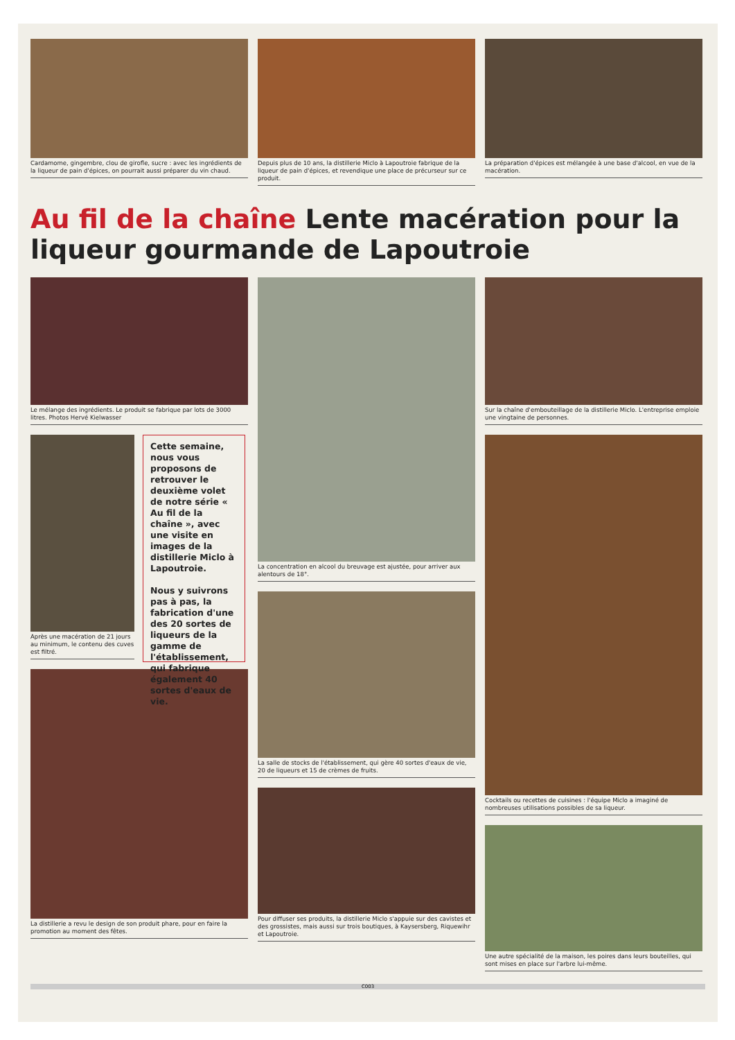Cardamome, gingembre, clou de girofle, sucre : avec les ingrédients de la liqueur de pain d'épices, on pourrait aussi préparer du vin chaud.
Depuis plus de 10 ans, la distillerie Miclo à Lapoutroie fabrique de la liqueur de pain d'épices, et revendique une place de précurseur sur ce produit.
La préparation d'épices est mélangée à une base d'alcool, en vue de la macération.
Au fil de la chaîne Lente macération pour la liqueur gourmande de Lapoutroie
Le mélange des ingrédients. Le produit se fabrique par lots de 3000 litres. Photos Hervé Kielwasser
Après une macération de 21 jours au minimum, le contenu des cuves est filtré.
Cette semaine, nous vous proposons de retrouver le deuxième volet de notre série « Au fil de la chaîne », avec une visite en images de la distillerie Miclo à Lapoutroie.
Nous y suivrons pas à pas, la fabrication d'une des 20 sortes de liqueurs de la gamme de l'établissement, qui fabrique également 40 sortes d'eaux de vie.
La distillerie a revu le design de son produit phare, pour en faire la promotion au moment des fêtes.
La concentration en alcool du breuvage est ajustée, pour arriver aux alentours de 18°.
La salle de stocks de l'établissement, qui gère 40 sortes d'eaux de vie, 20 de liqueurs et 15 de crèmes de fruits.
Pour diffuser ses produits, la distillerie Miclo s'appuie sur des cavistes et des grossistes, mais aussi sur trois boutiques, à Kaysersberg, Riquewihr et Lapoutroie.
Sur la chaîne d'embouteillage de la distillerie Miclo. L'entreprise emploie une vingtaine de personnes.
Cocktails ou recettes de cuisines : l'équipe Miclo a imaginé de nombreuses utilisations possibles de sa liqueur.
Une autre spécialité de la maison, les poires dans leurs bouteilles, qui sont mises en place sur l'arbre lui-même.
C003